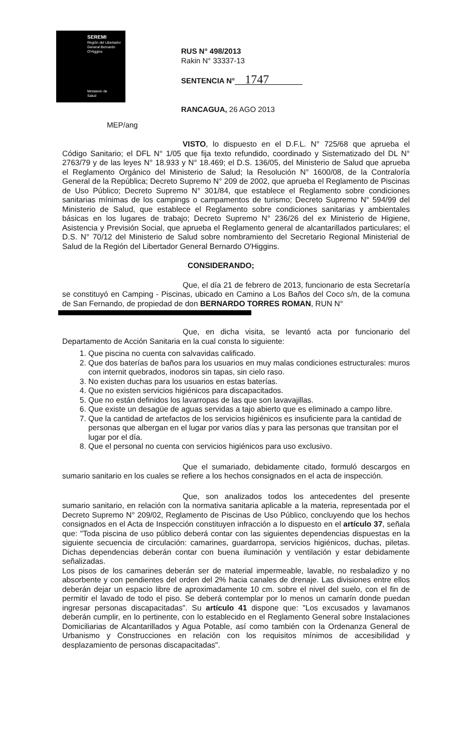SEREMI
Región del Libertador
General Bernardo
O'Higgins
Ministerio de
Salud
RUS N° 498/2013
Rakin N° 33337-13
SENTENCIA N° 1747
RANCAGUA, 26 AGO 2013
MEP/ang
VISTO, lo dispuesto en el D.F.L. N° 725/68 que aprueba el Código Sanitario; el DFL N° 1/05 que fija texto refundido, coordinado y Sistematizado del DL N° 2763/79 y de las leyes N° 18.933 y N° 18.469; el D.S. 136/05, del Ministerio de Salud que aprueba el Reglamento Orgánico del Ministerio de Salud; la Resolución N° 1600/08, de la Contraloría General de la República; Decreto Supremo N° 209 de 2002, que aprueba el Reglamento de Piscinas de Uso Público; Decreto Supremo N° 301/84, que establece el Reglamento sobre condiciones sanitarias mínimas de los campings o campamentos de turismo; Decreto Supremo N° 594/99 del Ministerio de Salud, que establece el Reglamento sobre condiciones sanitarias y ambientales básicas en los lugares de trabajo; Decreto Supremo N° 236/26 del ex Ministerio de Higiene, Asistencia y Previsión Social, que aprueba el Reglamento general de alcantarillados particulares; el D.S. N° 70/12 del Ministerio de Salud sobre nombramiento del Secretario Regional Ministerial de Salud de la Región del Libertador General Bernardo O'Higgins.
CONSIDERANDO;
Que, el día 21 de febrero de 2013, funcionario de esta Secretaría se constituyó en Camping - Piscinas, ubicado en Camino a Los Baños del Coco s/n, de la comuna de San Fernando, de propiedad de don BERNARDO TORRES ROMAN, RUN N°
Que, en dicha visita, se levantó acta por funcionario del Departamento de Acción Sanitaria en la cual consta lo siguiente:
1. Que piscina no cuenta con salvavidas calificado.
2. Que dos baterías de baños para los usuarios en muy malas condiciones estructurales: muros con internit quebrados, inodoros sin tapas, sin cielo raso.
3. No existen duchas para los usuarios en estas baterías.
4. Que no existen servicios higiénicos para discapacitados.
5. Que no están definidos los lavarropas de las que son lavavajillas.
6. Que existe un desagüe de aguas servidas a tajo abierto que es eliminado a campo libre.
7. Que la cantidad de artefactos de los servicios higiénicos es insuficiente para la cantidad de personas que albergan en el lugar por varios días y para las personas que transitan por el lugar por el día.
8. Que el personal no cuenta con servicios higiénicos para uso exclusivo.
Que el sumariado, debidamente citado, formuló descargos en sumario sanitario en los cuales se refiere a los hechos consignados en el acta de inspección.
Que, son analizados todos los antecedentes del presente sumario sanitario, en relación con la normativa sanitaria aplicable a la materia, representada por el Decreto Supremo N° 209/02, Reglamento de Piscinas de Uso Público, concluyendo que los hechos consignados en el Acta de Inspección constituyen infracción a lo dispuesto en el artículo 37, señala que: "Toda piscina de uso público deberá contar con las siguientes dependencias dispuestas en la siguiente secuencia de circulación: camarines, guardarropa, servicios higiénicos, duchas, piletas. Dichas dependencias deberán contar con buena iluminación y ventilación y estar debidamente señalizadas.
Los pisos de los camarines deberán ser de material impermeable, lavable, no resbaladizo y no absorbente y con pendientes del orden del 2% hacia canales de drenaje. Las divisiones entre ellos deberán dejar un espacio libre de aproximadamente 10 cm. sobre el nivel del suelo, con el fin de permitir el lavado de todo el piso. Se deberá contemplar por lo menos un camarín donde puedan ingresar personas discapacitadas". Su artículo 41 dispone que: "Los excusados y lavamanos deberán cumplir, en lo pertinente, con lo establecido en el Reglamento General sobre Instalaciones Domiciliarias de Alcantarillados y Agua Potable, así como también con la Ordenanza General de Urbanismo y Construcciones en relación con los requisitos mínimos de accesibilidad y desplazamiento de personas discapacitadas".